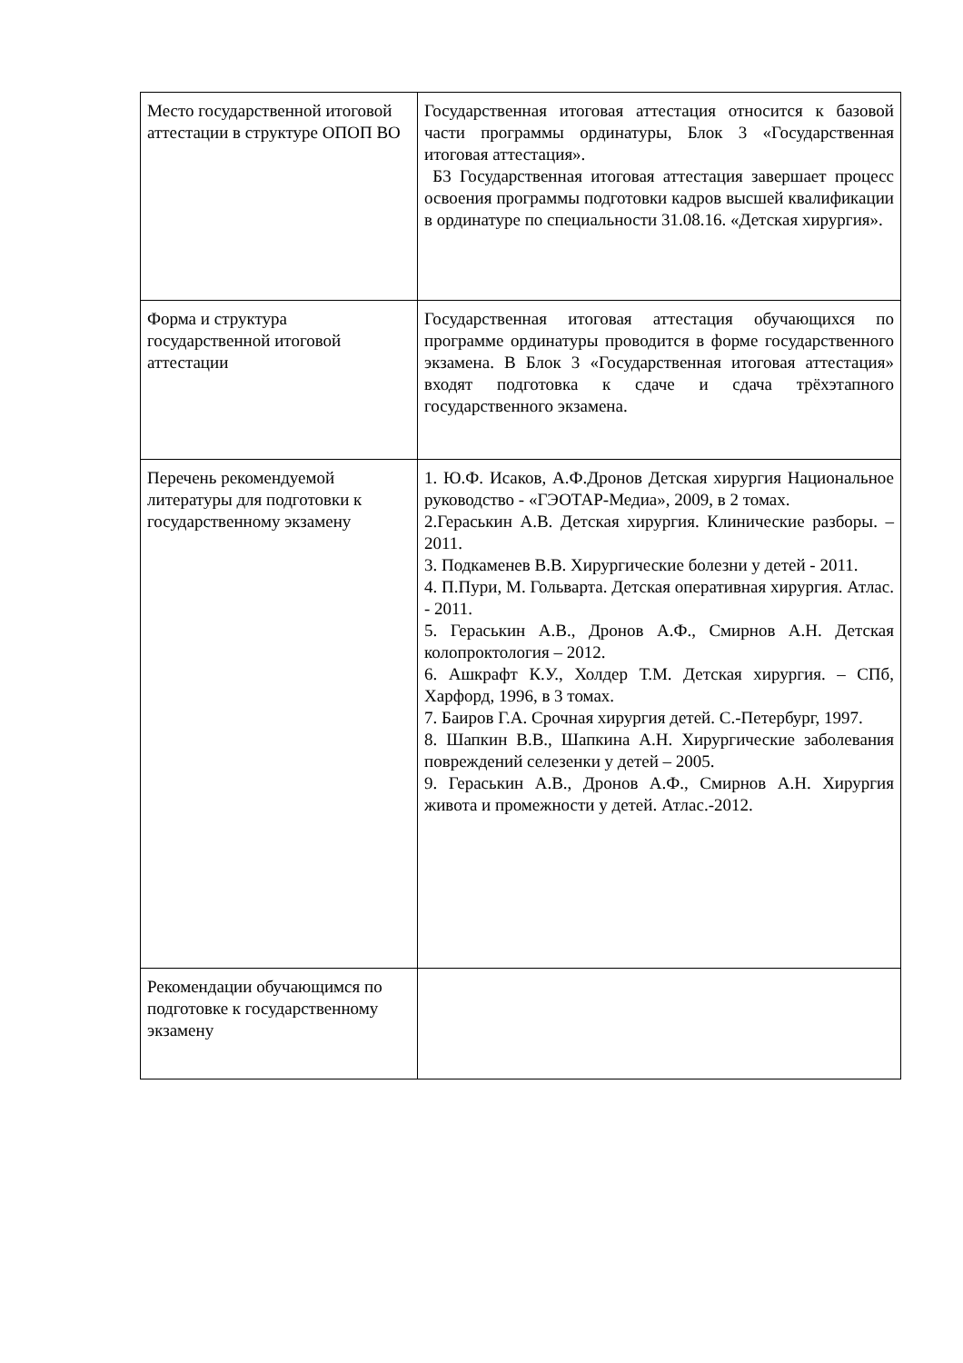| Место государственной итоговой аттестации в структуре ОПОП ВО | Государственная итоговая аттестация относится к базовой части программы ординатуры, Блок 3 «Государственная итоговая аттестация». Б3 Государственная итоговая аттестация завершает процесс освоения программы подготовки кадров высшей квалификации в ординатуре по специальности 31.08.16. «Детская хирургия». |
| Форма и структура государственной итоговой аттестации | Государственная итоговая аттестация обучающихся по программе ординатуры проводится в форме государственного экзамена. В Блок 3 «Государственная итоговая аттестация» входят подготовка к сдаче и сдача трёхэтапного государственного экзамена. |
| Перечень рекомендуемой литературы для подготовки к государственному экзамену | 1. Ю.Ф. Исаков, А.Ф.Дронов Детская хирургия Национальное руководство - «ГЭОТАР-Медиа», 2009, в 2 томах. 2.Гераськин А.В. Детская хирургия. Клинические разборы. – 2011. 3. Подкаменев В.В. Хирургические болезни у детей - 2011. 4. П.Пури, М. Гольварта. Детская оперативная хирургия. Атлас. - 2011. 5. Гераськин А.В., Дронов А.Ф., Смирнов А.Н. Детская колопроктология – 2012. 6. Ашкрафт К.У., Холдер Т.М. Детская хирургия. – СПб, Харфорд, 1996, в 3 томах. 7. Баиров Г.А. Срочная хирургия детей. С.-Петербург, 1997. 8. Шапкин В.В., Шапкина А.Н. Хирургические заболевания повреждений селезенки у детей – 2005. 9. Гераськин А.В., Дронов А.Ф., Смирнов А.Н. Хирургия живота и промежности у детей. Атлас.-2012. |
| Рекомендации обучающимся по подготовке к государственному экзамену | |